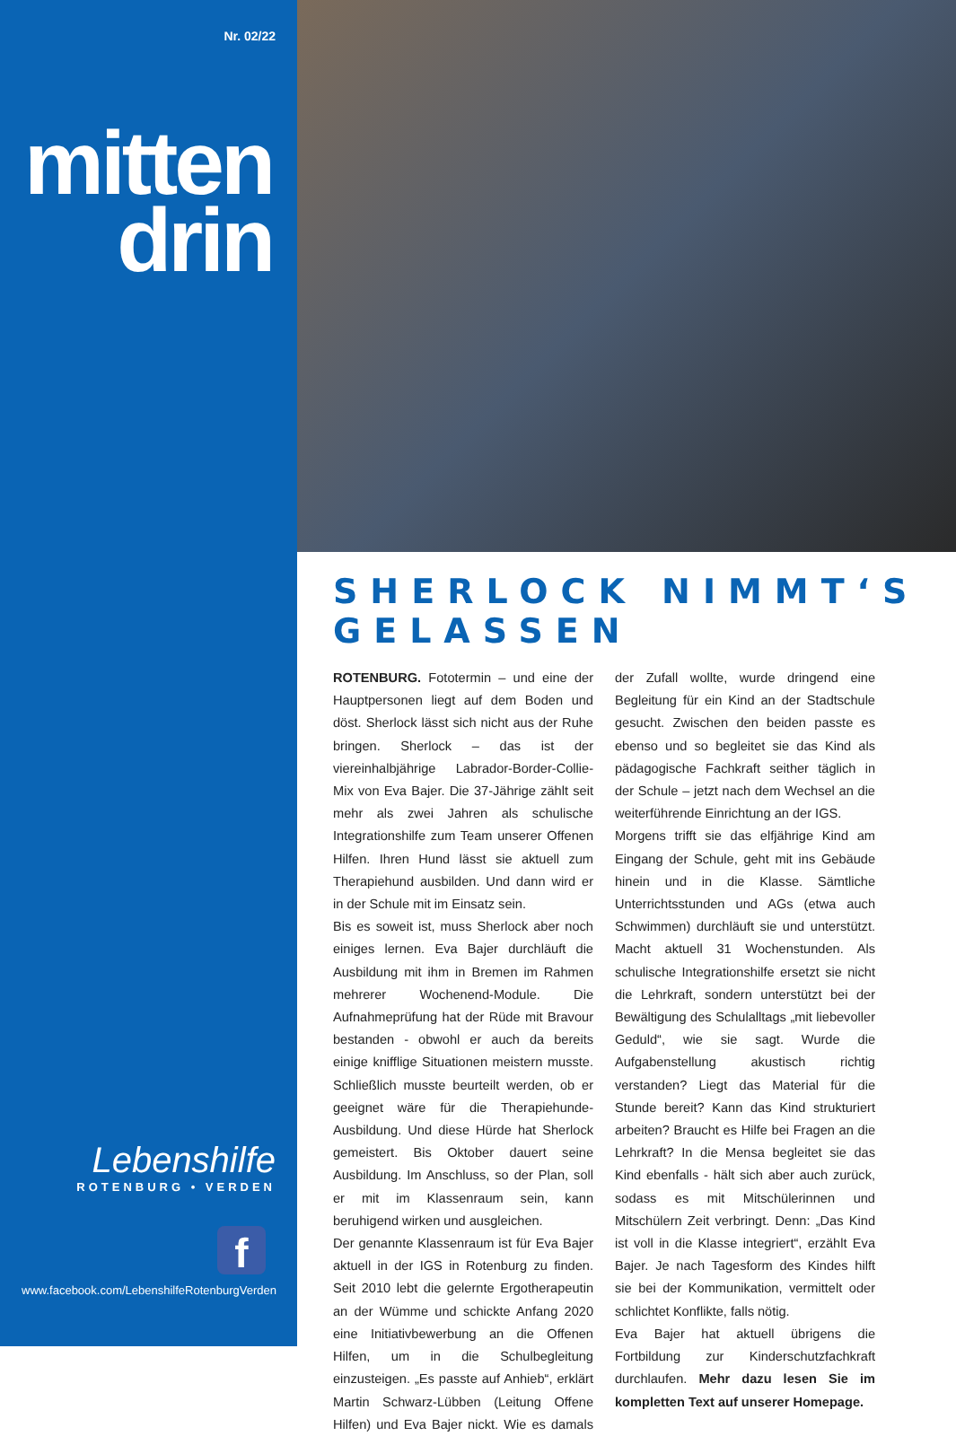Nr. 02/22
mitten
drin
Lebenshilfe
ROTENBURG • VERDEN
f
www.facebook.com/LebenshilfeRotenburgVerden
SHERLOCK NIMMT‘S GELASSEN
ROTENBURG. Fototermin – und eine der Hauptpersonen liegt auf dem Boden und döst. Sherlock lässt sich nicht aus der Ruhe bringen. Sherlock – das ist der viereinhalbjährige Labrador-Border-Collie-Mix von Eva Bajer. Die 37-Jährige zählt seit mehr als zwei Jahren als schulische Integrationshilfe zum Team unserer Offenen Hilfen. Ihren Hund lässt sie aktuell zum Therapiehund ausbilden. Und dann wird er in der Schule mit im Einsatz sein.
Bis es soweit ist, muss Sherlock aber noch einiges lernen. Eva Bajer durchläuft die Ausbildung mit ihm in Bremen im Rahmen mehrerer Wochenend-Module. Die Aufnahmeprüfung hat der Rüde mit Bravour bestanden - obwohl er auch da bereits einige knifflige Situationen meistern musste. Schließlich musste beurteilt werden, ob er geeignet wäre für die Therapiehunde-Ausbildung. Und diese Hürde hat Sherlock gemeistert. Bis Oktober dauert seine Ausbildung. Im Anschluss, so der Plan, soll er mit im Klassenraum sein, kann beruhigend wirken und ausgleichen.
Der genannte Klassenraum ist für Eva Bajer aktuell in der IGS in Rotenburg zu finden. Seit 2010 lebt die gelernte Ergotherapeutin an der Wümme und schickte Anfang 2020 eine Initiativbewerbung an die Offenen Hilfen, um in die Schulbegleitung einzusteigen. „Es passte auf Anhieb“, erklärt Martin Schwarz-Lübben (Leitung Offene Hilfen) und Eva Bajer nickt. Wie es damals der Zufall wollte, wurde dringend eine Begleitung für ein Kind an der Stadtschule gesucht. Zwischen den beiden passte es ebenso und so begleitet sie das Kind als pädagogische Fachkraft seither täglich in der Schule – jetzt nach dem Wechsel an die weiterführende Einrichtung an der IGS.
Morgens trifft sie das elfjährige Kind am Eingang der Schule, geht mit ins Gebäude hinein und in die Klasse. Sämtliche Unterrichtsstunden und AGs (etwa auch Schwimmen) durchläuft sie und unterstützt. Macht aktuell 31 Wochenstunden. Als schulische Integrationshilfe ersetzt sie nicht die Lehrkraft, sondern unterstützt bei der Bewältigung des Schulalltags „mit liebevoller Geduld“, wie sie sagt. Wurde die Aufgabenstellung akustisch richtig verstanden? Liegt das Material für die Stunde bereit? Kann das Kind strukturiert arbeiten? Braucht es Hilfe bei Fragen an die Lehrkraft? In die Mensa begleitet sie das Kind ebenfalls - hält sich aber auch zurück, sodass es mit Mitschülerinnen und Mitschülern Zeit verbringt. Denn: „Das Kind ist voll in die Klasse integriert“, erzählt Eva Bajer. Je nach Tagesform des Kindes hilft sie bei der Kommunikation, vermittelt oder schlichtet Konflikte, falls nötig.
Eva Bajer hat aktuell übrigens die Fortbildung zur Kinderschutzfachkraft durchlaufen. Mehr dazu lesen Sie im kompletten Text auf unserer Homepage.